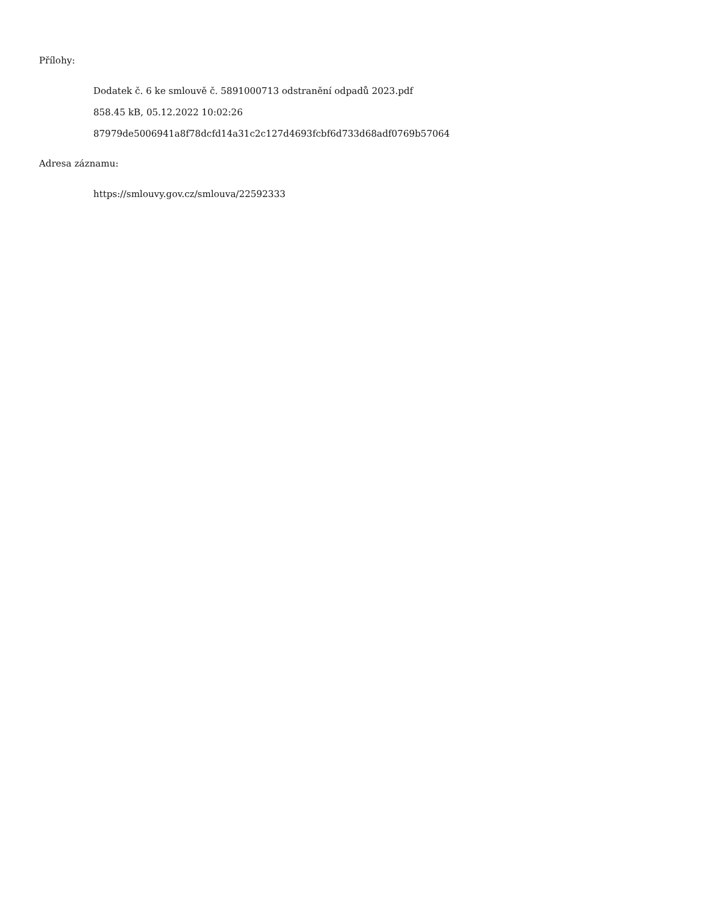Přílohy:
Dodatek č. 6 ke smlouvě č. 5891000713 odstranění odpadů 2023.pdf
858.45 kB, 05.12.2022 10:02:26
87979de5006941a8f78dcfd14a31c2c127d4693fcbf6d733d68adf0769b57064
Adresa záznamu:
https://smlouvy.gov.cz/smlouva/22592333